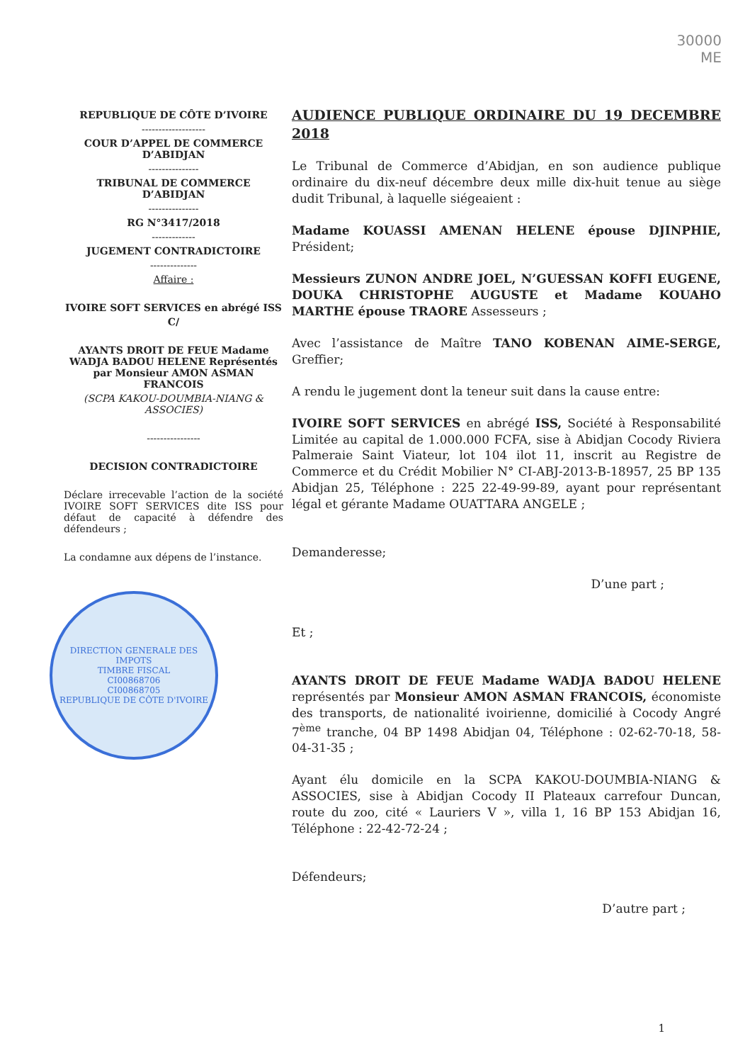30000
ME
REPUBLIQUE DE CÔTE D’IVOIRE
-------------------
COUR D’APPEL DE COMMERCE D’ABIDJAN
---------------
TRIBUNAL DE COMMERCE D’ABIDJAN
---------------
RG N°3417/2018
-------------
JUGEMENT CONTRADICTOIRE
--------------
Affaire :
IVOIRE SOFT SERVICES en abrégé ISS
C/
AYANTS DROIT DE FEUE Madame WADJA BADOU HELENE Représentés par Monsieur AMON ASMAN FRANCOIS
(SCPA KAKOU-DOUMBIA-NIANG & ASSOCIES)
----------------
DECISION CONTRADICTOIRE
Déclare irrecevable l’action de la société IVOIRE SOFT SERVICES dite ISS pour défaut de capacité à défendre des défendeurs ;
La condamne aux dépens de l’instance.
DIRECTION GENERALE DES IMPOTS
TIMBRE FISCAL
CI00868706
CI00868705
REPUBLIQUE DE CÔTE D'IVOIRE
AUDIENCE PUBLIQUE ORDINAIRE DU 19 DECEMBRE 2018
Le Tribunal de Commerce d’Abidjan, en son audience publique ordinaire du dix-neuf décembre deux mille dix-huit tenue au siège dudit Tribunal, à laquelle siégeaient :
Madame KOUASSI AMENAN HELENE épouse DJINPHIE, Président;
Messieurs ZUNON ANDRE JOEL, N’GUESSAN KOFFI EUGENE, DOUKA CHRISTOPHE AUGUSTE et Madame KOUAHO MARTHE épouse TRAORE Assesseurs ;
Avec l’assistance de Maître TANO KOBENAN AIME-SERGE, Greffier;
A rendu le jugement dont la teneur suit dans la cause entre:
IVOIRE SOFT SERVICES en abrégé ISS, Société à Responsabilité Limitée au capital de 1.000.000 FCFA, sise à Abidjan Cocody Riviera Palmeraie Saint Viateur, lot 104 ilot 11, inscrit au Registre de Commerce et du Crédit Mobilier N° CI-ABJ-2013-B-18957, 25 BP 135 Abidjan 25, Téléphone : 225 22-49-99-89, ayant pour représentant légal et gérante Madame OUATTARA ANGELE ;
Demanderesse;
D’une part ;
Et ;
AYANTS DROIT DE FEUE Madame WADJA BADOU HELENE représentés par Monsieur AMON ASMAN FRANCOIS, économiste des transports, de nationalité ivoirienne, domicilié à Cocody Angré 7<sup>ème</sup> tranche, 04 BP 1498 Abidjan 04, Téléphone : 02-62-70-18, 58-04-31-35 ;
Ayant élu domicile en la SCPA KAKOU-DOUMBIA-NIANG & ASSOCIES, sise à Abidjan Cocody II Plateaux carrefour Duncan, route du zoo, cité « Lauriers V », villa 1, 16 BP 153 Abidjan 16, Téléphone : 22-42-72-24 ;
Défendeurs;
D’autre part ;
1